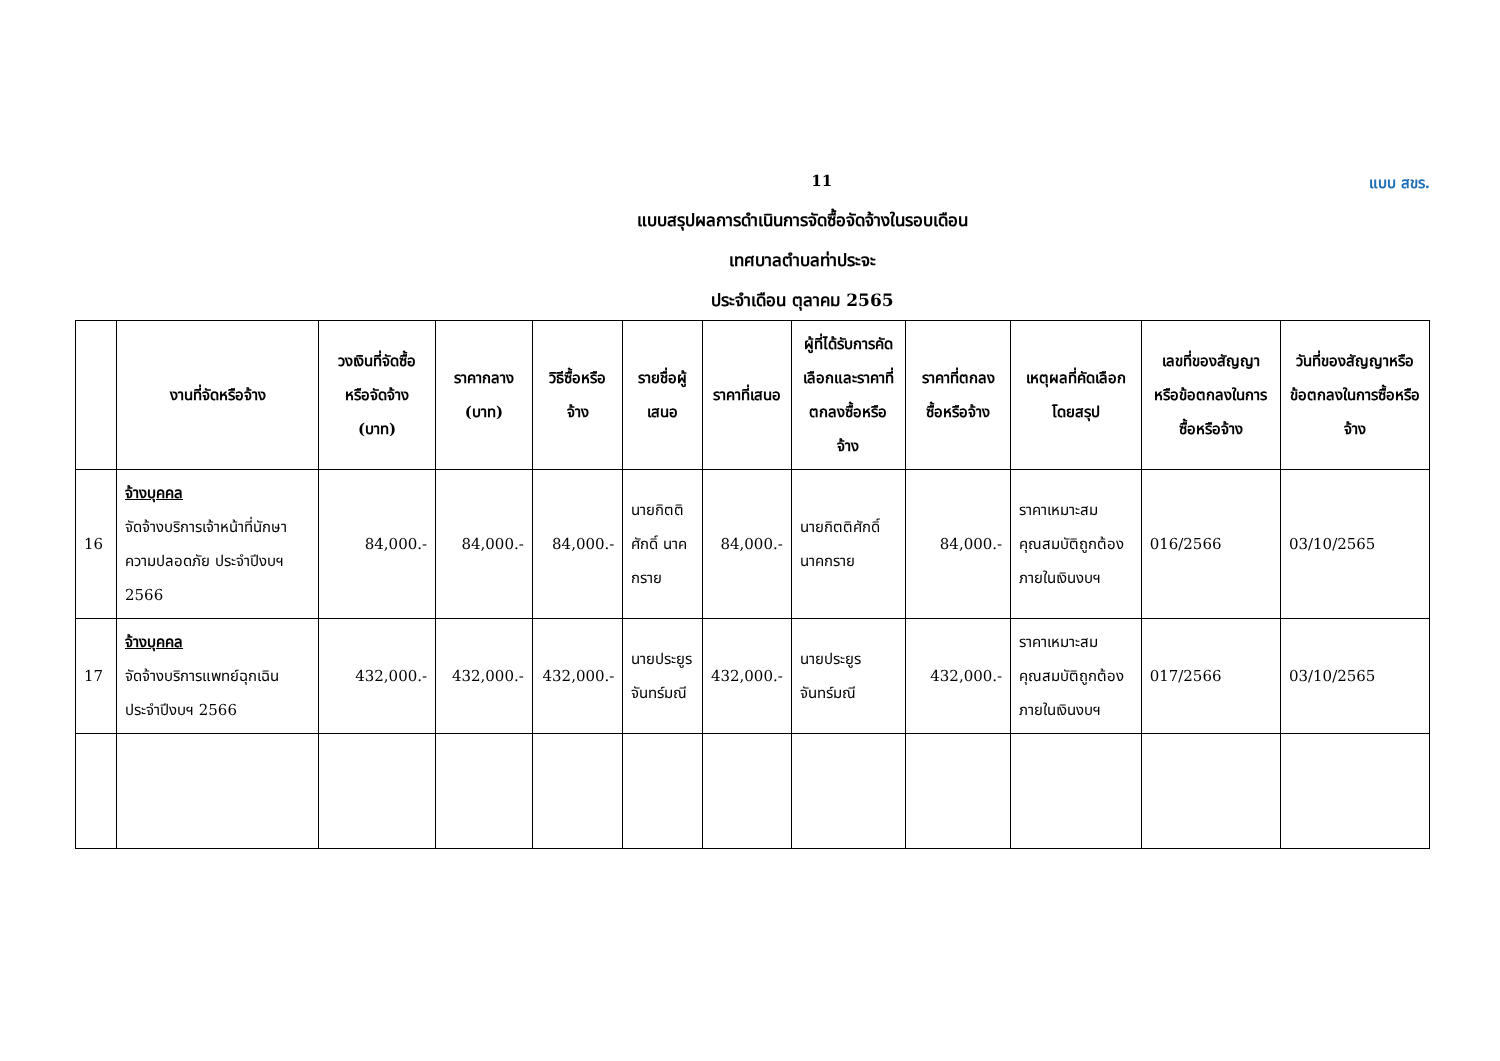11 แบบ สขร.
แบบสรุปผลการดำเนินการจัดซื้อจัดจ้างในรอบเดือน
เทศบาลตำบลท่าประจะ
ประจำเดือน ตุลาคม 2565
| | งานที่จัดหรือจ้าง | วงเงินที่จัดซื้อหรือจัดจ้าง (บาท) | ราคากลาง (บาท) | วิธีซื้อหรือจ้าง | รายชื่อผู้เสนอ | ราคาที่เสนอ | ผู้ที่ได้รับการคัดเลือกและราคาที่ตกลงซื้อหรือจ้าง | ราคาที่ตกลงซื้อหรือจ้าง | เหตุผลที่คัดเลือกโดยสรุป | เลขที่ของสัญญาหรือข้อตกลงในการซื้อหรือจ้าง | วันที่ของสัญญาหรือข้อตกลงในการซื้อหรือจ้าง |
| --- | --- | --- | --- | --- | --- | --- | --- | --- | --- | --- | --- |
| 16 | จ้างบุคคล จัดจ้างบริการเจ้าหน้าที่นักษาความปลอดภัย ประจำปีงบฯ 2566 | 84,000.- | 84,000.- | 84,000.- | นายกิตติศักดิ์ นาคกราย | 84,000.- | นายกิตติศักดิ์ นาคกราย | 84,000.- | ราคาเหมาะสม คุณสมบัติถูกต้อง ภายในเงินงบฯ | 016/2566 | 03/10/2565 |
| 17 | จ้างบุคคล จัดจ้างบริการแพทย์ฉุกเฉิน ประจำปีงบฯ 2566 | 432,000.- | 432,000.- | 432,000.- | นายประยูร จันทร์มณี | 432,000.- | นายประยูร จันทร์มณี | 432,000.- | ราคาเหมาะสม คุณสมบัติถูกต้อง ภายในเงินงบฯ | 017/2566 | 03/10/2565 |